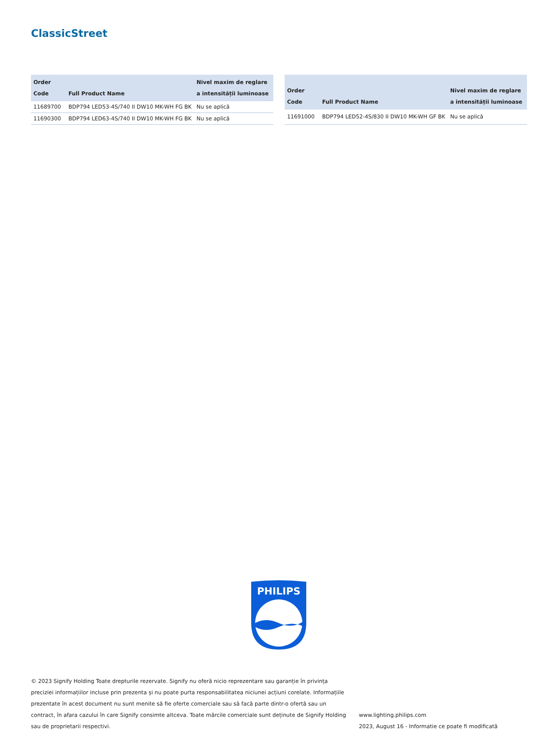ClassicStreet
| Order Code | Full Product Name | Nivel maxim de reglare a intensității luminoase |
| --- | --- | --- |
| 11689700 | BDP794 LED53-4S/740 II DW10 MK-WH FG BK | Nu se aplică |
| 11690300 | BDP794 LED63-4S/740 II DW10 MK-WH FG BK | Nu se aplică |
| Order Code | Full Product Name | Nivel maxim de reglare a intensității luminoase |
| --- | --- | --- |
| 11691000 | BDP794 LED52-4S/830 II DW10 MK-WH GF BK | Nu se aplică |
PHILIPS
© 2023 Signify Holding Toate drepturile rezervate. Signify nu oferă nicio reprezentare sau garanție în privința preciziei informațiilor incluse prin prezenta și nu poate purta responsabilitatea niciunei acțiuni corelate. Informațiile prezentate în acest document nu sunt menite să fie oferte comerciale sau să facă parte dintr-o ofertă sau un contract, în afara cazului în care Signify consimte altceva. Toate mărcile comerciale sunt deținute de Signify Holding sau de proprietarii respectivi.
www.lighting.philips.com
2023, August 16 - Informatie ce poate fi modificată